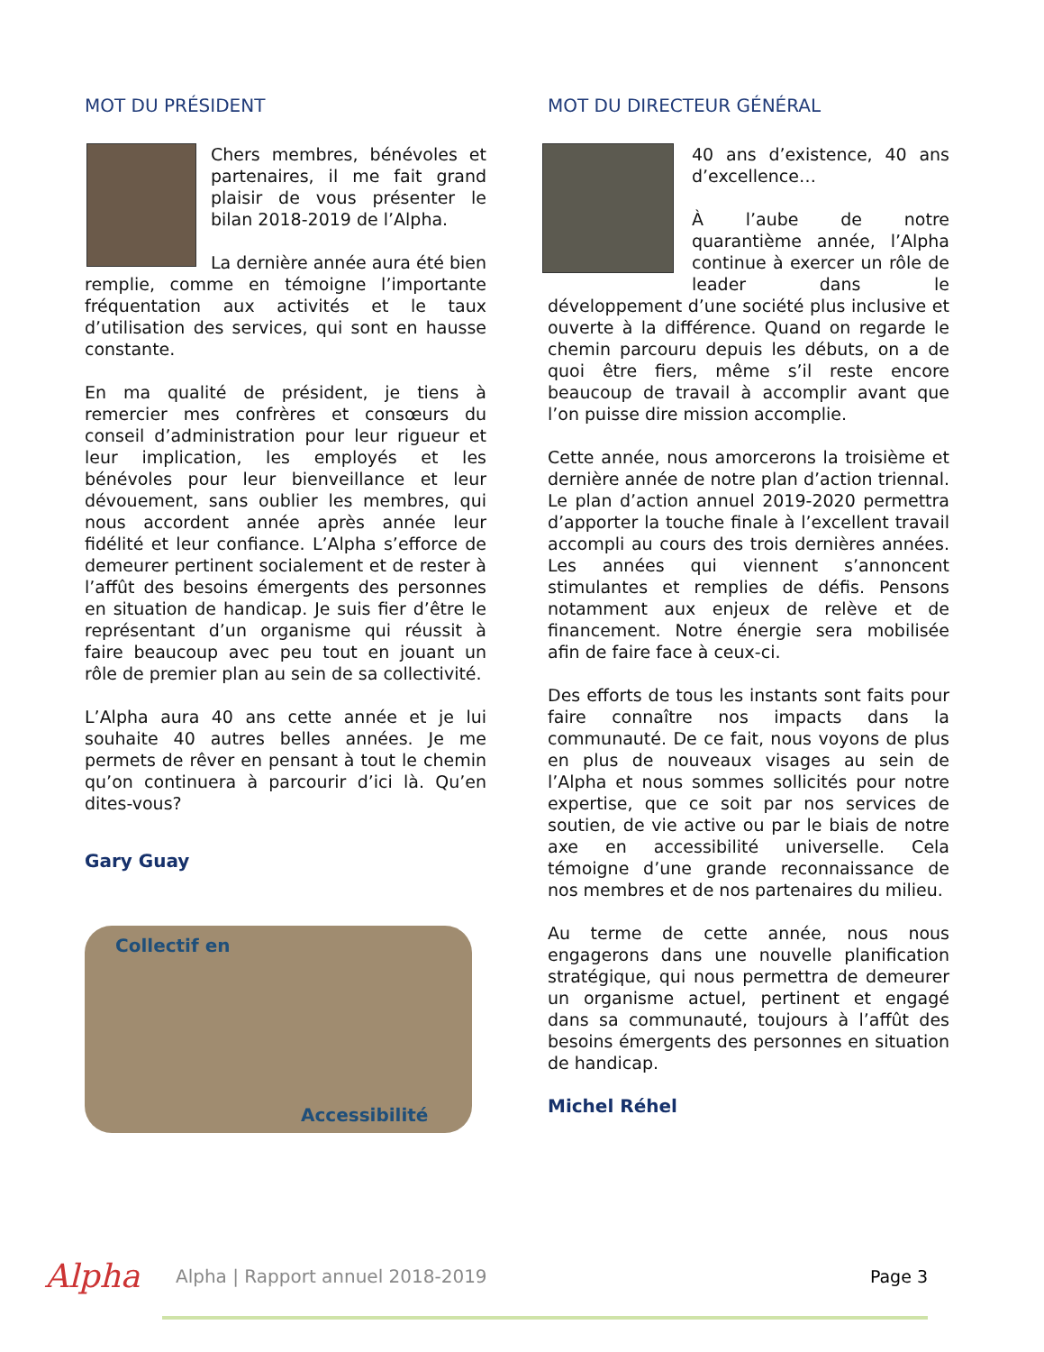MOT DU PRÉSIDENT
Chers membres, bénévoles et partenaires, il me fait grand plaisir de vous présenter le bilan 2018-2019 de l’Alpha.
La dernière année aura été bien remplie, comme en témoigne l’importante fréquentation aux activités et le taux d’utilisation des services, qui sont en hausse constante.
En ma qualité de président, je tiens à remercier mes confrères et consœurs du conseil d’administration pour leur rigueur et leur implication, les employés et les bénévoles pour leur bienveillance et leur dévouement, sans oublier les membres, qui nous accordent année après année leur fidélité et leur confiance. L’Alpha s’efforce de demeurer pertinent socialement et de rester à l’affût des besoins émergents des personnes en situation de handicap. Je suis fier d’être le représentant d’un organisme qui réussit à faire beaucoup avec peu tout en jouant un rôle de premier plan au sein de sa collectivité.
L’Alpha aura 40 ans cette année et je lui souhaite 40 autres belles années. Je me permets de rêver en pensant à tout le chemin qu’on continuera à parcourir d’ici là. Qu’en dites-vous?
Gary Guay
Collectif en
Accessibilité
MOT DU DIRECTEUR GÉNÉRAL
40 ans d’existence, 40 ans d’excellence…
À l’aube de notre quarantième année, l’Alpha continue à exercer un rôle de leader dans le développement d’une société plus inclusive et ouverte à la différence. Quand on regarde le chemin parcouru depuis les débuts, on a de quoi être fiers, même s’il reste encore beaucoup de travail à accomplir avant que l’on puisse dire mission accomplie.
Cette année, nous amorcerons la troisième et dernière année de notre plan d’action triennal. Le plan d’action annuel 2019-2020 permettra d’apporter la touche finale à l’excellent travail accompli au cours des trois dernières années. Les années qui viennent s’annoncent stimulantes et remplies de défis. Pensons notamment aux enjeux de relève et de financement. Notre énergie sera mobilisée afin de faire face à ceux-ci.
Des efforts de tous les instants sont faits pour faire connaître nos impacts dans la communauté. De ce fait, nous voyons de plus en plus de nouveaux visages au sein de l’Alpha et nous sommes sollicités pour notre expertise, que ce soit par nos services de soutien, de vie active ou par le biais de notre axe en accessibilité universelle. Cela témoigne d’une grande reconnaissance de nos membres et de nos partenaires du milieu.
Au terme de cette année, nous nous engagerons dans une nouvelle planification stratégique, qui nous permettra de demeurer un organisme actuel, pertinent et engagé dans sa communauté, toujours à l’affût des besoins émergents des personnes en situation de handicap.
Michel Réhel
Alpha
Alpha | Rapport annuel 2018-2019
Page 3